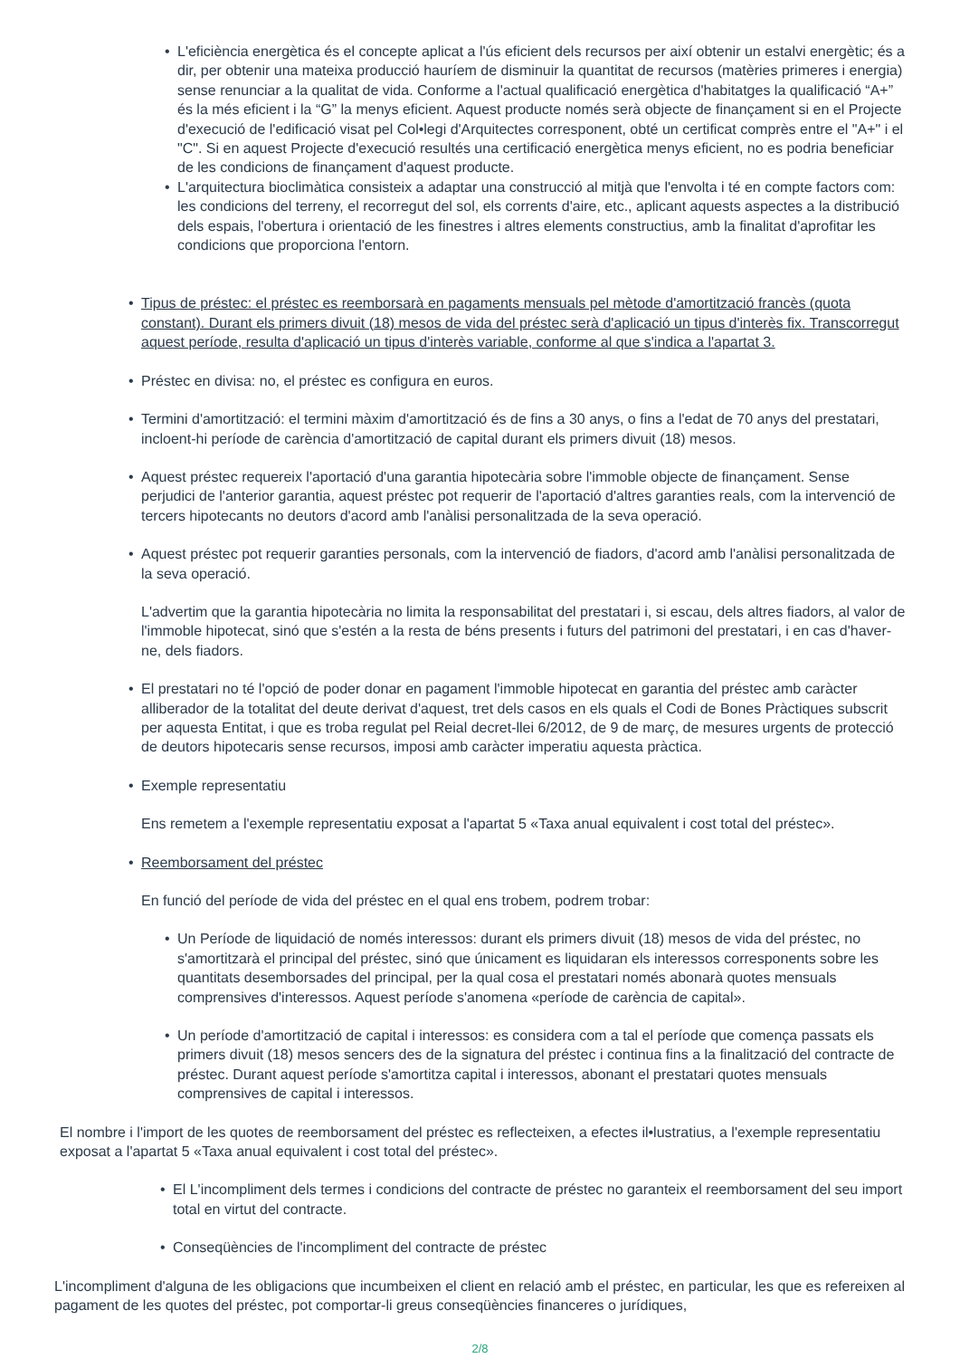• L'eficiència energètica és el concepte aplicat a l'ús eficient dels recursos per així obtenir un estalvi energètic; és a dir, per obtenir una mateixa producció hauríem de disminuir la quantitat de recursos (matèries primeres i energia) sense renunciar a la qualitat de vida. Conforme a l'actual qualificació energètica d'habitatges la qualificació “A+” és la més eficient i la “G” la menys eficient. Aquest producte només serà objecte de finançament si en el Projecte d'execució de l'edificació visat pel Col•legi d'Arquitectes corresponent, obté un certificat comprès entre el "A+" i el "C". Si en aquest Projecte d'execució resultés una certificació energètica menys eficient, no es podria beneficiar de les condicions de finançament d'aquest producte.
• L'arquitectura bioclimàtica consisteix a adaptar una construcció al mitjà que l'envolta i té en compte factors com: les condicions del terreny, el recorregut del sol, els corrents d'aire, etc., aplicant aquests aspectes a la distribució dels espais, l'obertura i orientació de les finestres i altres elements constructius, amb la finalitat d'aprofitar les condicions que proporciona l'entorn.
• Tipus de préstec: el préstec es reemborsarà en pagaments mensuals pel mètode d'amortització francès (quota constant). Durant els primers divuit (18) mesos de vida del préstec serà d'aplicació un tipus d'interès fix. Transcorregut aquest període, resulta d'aplicació un tipus d'interès variable, conforme al que s'indica a l'apartat 3.
• Préstec en divisa: no, el préstec es configura en euros.
• Termini d'amortització: el termini màxim d'amortització és de fins a 30 anys, o fins a l'edat de 70 anys del prestatari, incloent-hi període de carència d'amortització de capital durant els primers divuit (18) mesos.
• Aquest préstec requereix l'aportació d'una garantia hipotecària sobre l'immoble objecte de finançament. Sense perjudici de l'anterior garantia, aquest préstec pot requerir de l'aportació d'altres garanties reals, com la intervenció de tercers hipotecants no deutors d'acord amb l'anàlisi personalitzada de la seva operació.
• Aquest préstec pot requerir garanties personals, com la intervenció de fiadors, d'acord amb l'anàlisi personalitzada de la seva operació.
L'advertim que la garantia hipotecària no limita la responsabilitat del prestatari i, si escau, dels altres fiadors, al valor de l'immoble hipotecat, sinó que s'estén a la resta de béns presents i futurs del patrimoni del prestatari, i en cas d'haver-ne, dels fiadors.
• El prestatari no té l'opció de poder donar en pagament l'immoble hipotecat en garantia del préstec amb caràcter alliberador de la totalitat del deute derivat d'aquest, tret dels casos en els quals el Codi de Bones Pràctiques subscrit per aquesta Entitat, i que es troba regulat pel Reial decret-llei 6/2012, de 9 de març, de mesures urgents de protecció de deutors hipotecaris sense recursos, imposi amb caràcter imperatiu aquesta pràctica.
• Exemple representatiu
Ens remetem a l'exemple representatiu exposat a l'apartat 5 «Taxa anual equivalent i cost total del préstec».
• Reemborsament del préstec
En funció del període de vida del préstec en el qual ens trobem, podrem trobar:
• Un Període de liquidació de només interessos: durant els primers divuit (18) mesos de vida del préstec, no s'amortitzarà el principal del préstec, sinó que únicament es liquidaran els interessos corresponents sobre les quantitats desemborsades del principal, per la qual cosa el prestatari només abonarà quotes mensuals comprensives d'interessos. Aquest període s'anomena «període de carència de capital».
• Un període d'amortització de capital i interessos: es considera com a tal el període que comença passats els primers divuit (18) mesos sencers des de la signatura del préstec i continua fins a la finalització del contracte de préstec. Durant aquest període s'amortitza capital i interessos, abonant el prestatari quotes mensuals comprensives de capital i interessos.
El nombre i l'import de les quotes de reemborsament del préstec es reflecteixen, a efectes il•lustratius, a l'exemple representatiu exposat a l'apartat 5 «Taxa anual equivalent i cost total del préstec».
• El L'incompliment dels termes i condicions del contracte de préstec no garanteix el reemborsament del seu import total en virtut del contracte.
• Conseqüències de l'incompliment del contracte de préstec
L'incompliment d'alguna de les obligacions que incumbeixen el client en relació amb el préstec, en particular, les que es refereixen al pagament de les quotes del préstec, pot comportar-li greus conseqüències financeres o jurídiques,
2/8